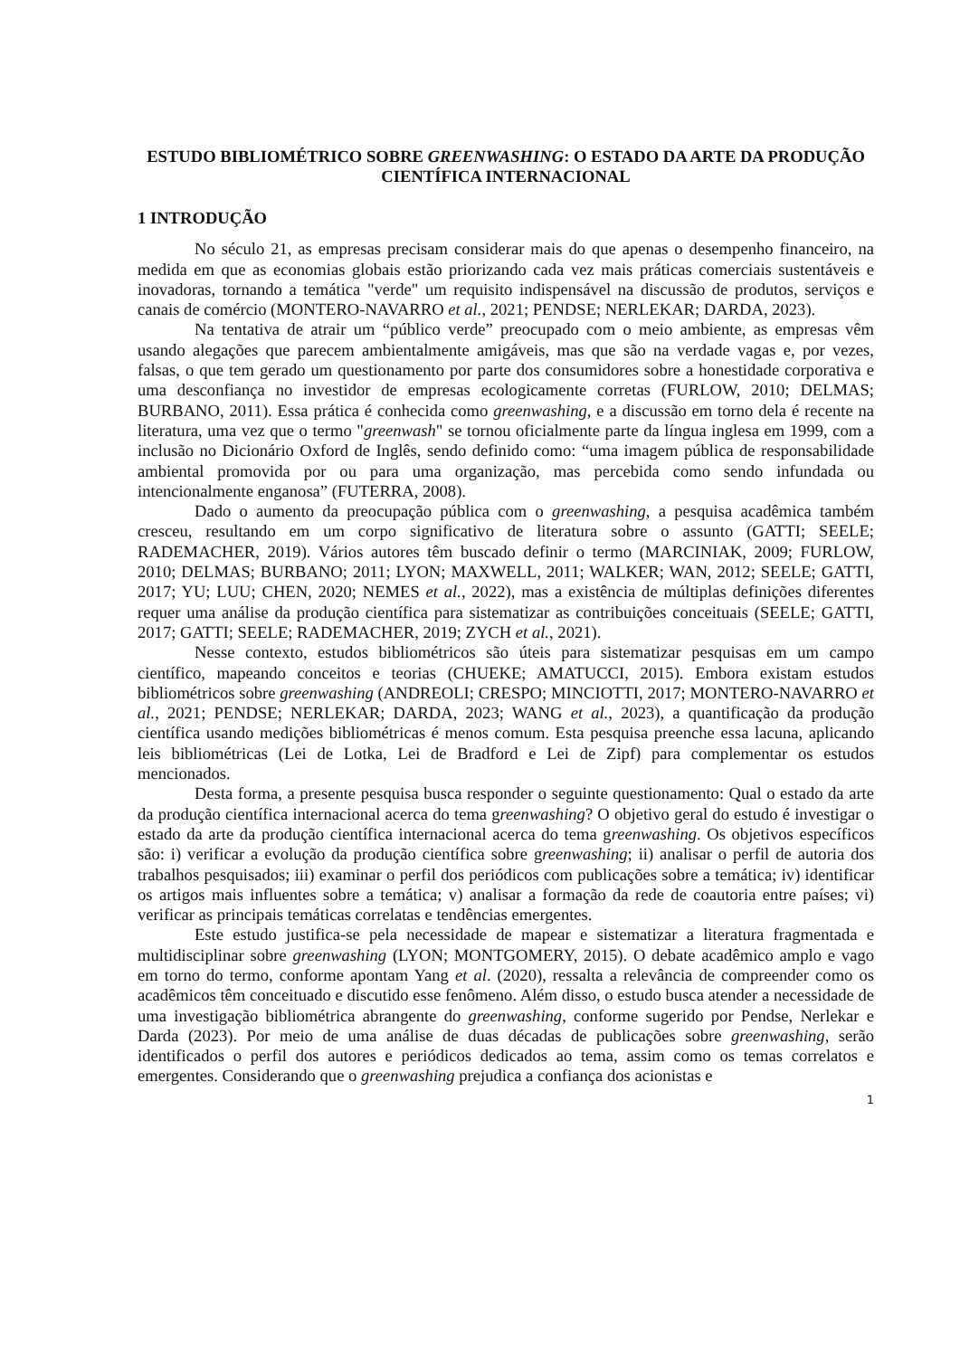ESTUDO BIBLIOMÉTRICO SOBRE GREENWASHING: O ESTADO DA ARTE DA PRODUÇÃO CIENTÍFICA INTERNACIONAL
1 INTRODUÇÃO
No século 21, as empresas precisam considerar mais do que apenas o desempenho financeiro, na medida em que as economias globais estão priorizando cada vez mais práticas comerciais sustentáveis e inovadoras, tornando a temática "verde" um requisito indispensável na discussão de produtos, serviços e canais de comércio (MONTERO-NAVARRO et al., 2021; PENDSE; NERLEKAR; DARDA, 2023).
Na tentativa de atrair um “público verde” preocupado com o meio ambiente, as empresas vêm usando alegações que parecem ambientalmente amigáveis, mas que são na verdade vagas e, por vezes, falsas, o que tem gerado um questionamento por parte dos consumidores sobre a honestidade corporativa e uma desconfiança no investidor de empresas ecologicamente corretas (FURLOW, 2010; DELMAS; BURBANO, 2011). Essa prática é conhecida como greenwashing, e a discussão em torno dela é recente na literatura, uma vez que o termo "greenwash" se tornou oficialmente parte da língua inglesa em 1999, com a inclusão no Dicionário Oxford de Inglês, sendo definido como: “uma imagem pública de responsabilidade ambiental promovida por ou para uma organização, mas percebida como sendo infundada ou intencionalmente enganosa” (FUTERRA, 2008).
Dado o aumento da preocupação pública com o greenwashing, a pesquisa acadêmica também cresceu, resultando em um corpo significativo de literatura sobre o assunto (GATTI; SEELE; RADEMACHER, 2019). Vários autores têm buscado definir o termo (MARCINIAK, 2009; FURLOW, 2010; DELMAS; BURBANO; 2011; LYON; MAXWELL, 2011; WALKER; WAN, 2012; SEELE; GATTI, 2017; YU; LUU; CHEN, 2020; NEMES et al., 2022), mas a existência de múltiplas definições diferentes requer uma análise da produção científica para sistematizar as contribuições conceituais (SEELE; GATTI, 2017; GATTI; SEELE; RADEMACHER, 2019; ZYCH et al., 2021).
Nesse contexto, estudos bibliométricos são úteis para sistematizar pesquisas em um campo científico, mapeando conceitos e teorias (CHUEKE; AMATUCCI, 2015). Embora existam estudos bibliométricos sobre greenwashing (ANDREOLI; CRESPO; MINCIOTTI, 2017; MONTERO-NAVARRO et al., 2021; PENDSE; NERLEKAR; DARDA, 2023; WANG et al., 2023), a quantificação da produção científica usando medições bibliométricas é menos comum. Esta pesquisa preenche essa lacuna, aplicando leis bibliométricas (Lei de Lotka, Lei de Bradford e Lei de Zipf) para complementar os estudos mencionados.
Desta forma, a presente pesquisa busca responder o seguinte questionamento: Qual o estado da arte da produção científica internacional acerca do tema greenwashing? O objetivo geral do estudo é investigar o estado da arte da produção científica internacional acerca do tema greenwashing. Os objetivos específicos são: i) verificar a evolução da produção científica sobre greenwashing; ii) analisar o perfil de autoria dos trabalhos pesquisados; iii) examinar o perfil dos periódicos com publicações sobre a temática; iv) identificar os artigos mais influentes sobre a temática; v) analisar a formação da rede de coautoria entre países; vi) verificar as principais temáticas correlatas e tendências emergentes.
Este estudo justifica-se pela necessidade de mapear e sistematizar a literatura fragmentada e multidisciplinar sobre greenwashing (LYON; MONTGOMERY, 2015). O debate acadêmico amplo e vago em torno do termo, conforme apontam Yang et al. (2020), ressalta a relevância de compreender como os acadêmicos têm conceituado e discutido esse fenômeno. Além disso, o estudo busca atender a necessidade de uma investigação bibliométrica abrangente do greenwashing, conforme sugerido por Pendse, Nerlekar e Darda (2023). Por meio de uma análise de duas décadas de publicações sobre greenwashing, serão identificados o perfil dos autores e periódicos dedicados ao tema, assim como os temas correlatos e emergentes. Considerando que o greenwashing prejudica a confiança dos acionistas e
1